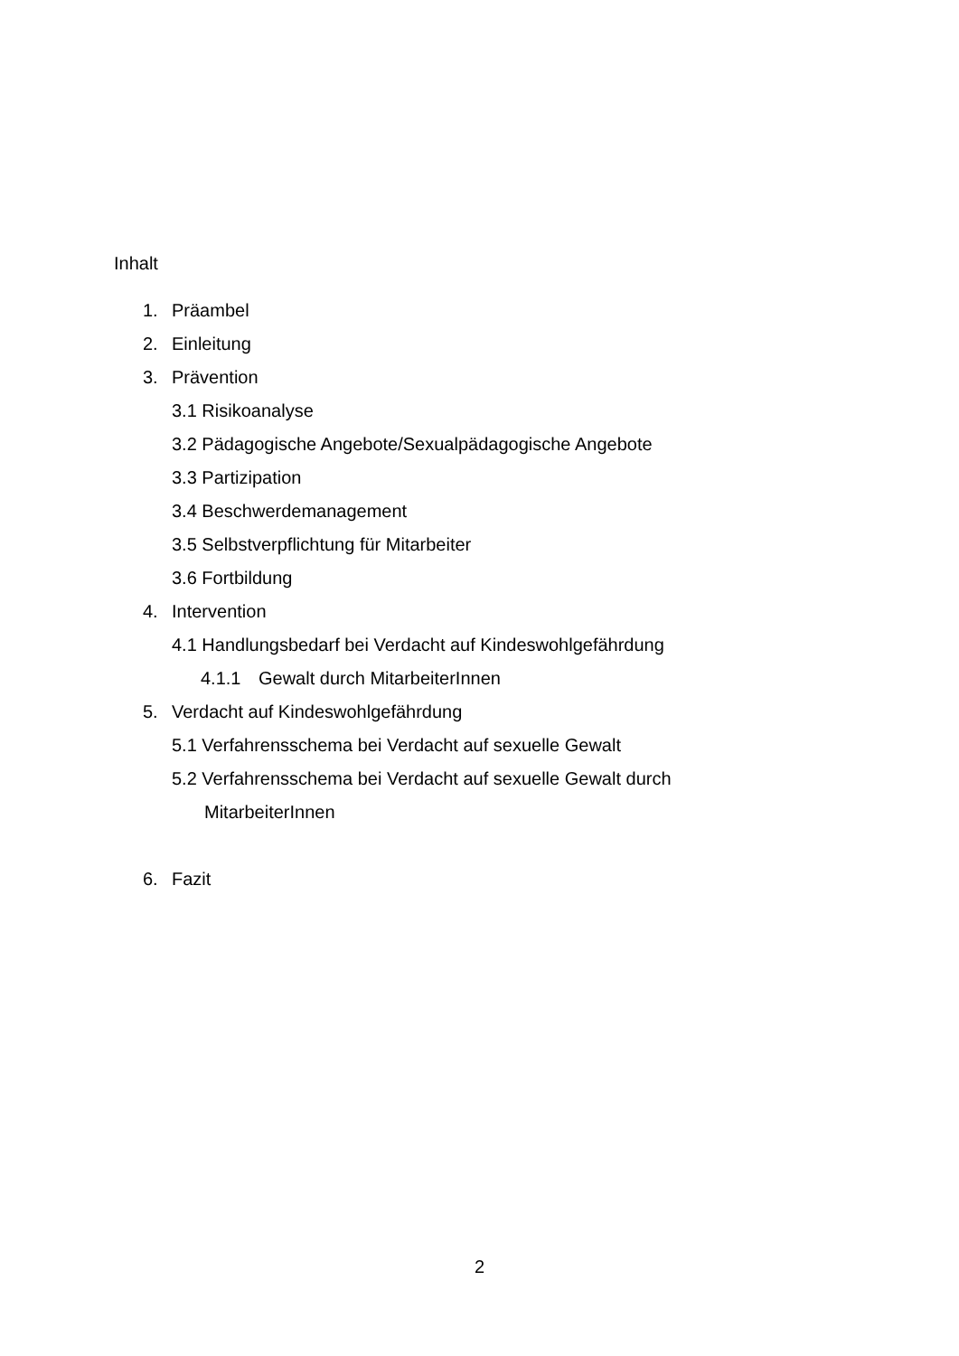Inhalt
1. Präambel
2. Einleitung
3. Prävention
3.1 Risikoanalyse
3.2 Pädagogische Angebote/Sexualpädagogische Angebote
3.3 Partizipation
3.4 Beschwerdemanagement
3.5 Selbstverpflichtung für Mitarbeiter
3.6 Fortbildung
4. Intervention
4.1 Handlungsbedarf bei Verdacht auf Kindeswohlgefährdung
4.1.1 Gewalt durch MitarbeiterInnen
5. Verdacht auf Kindeswohlgefährdung
5.1 Verfahrensschema bei Verdacht auf sexuelle Gewalt
5.2 Verfahrensschema bei Verdacht auf sexuelle Gewalt durch
MitarbeiterInnen
6. Fazit
2